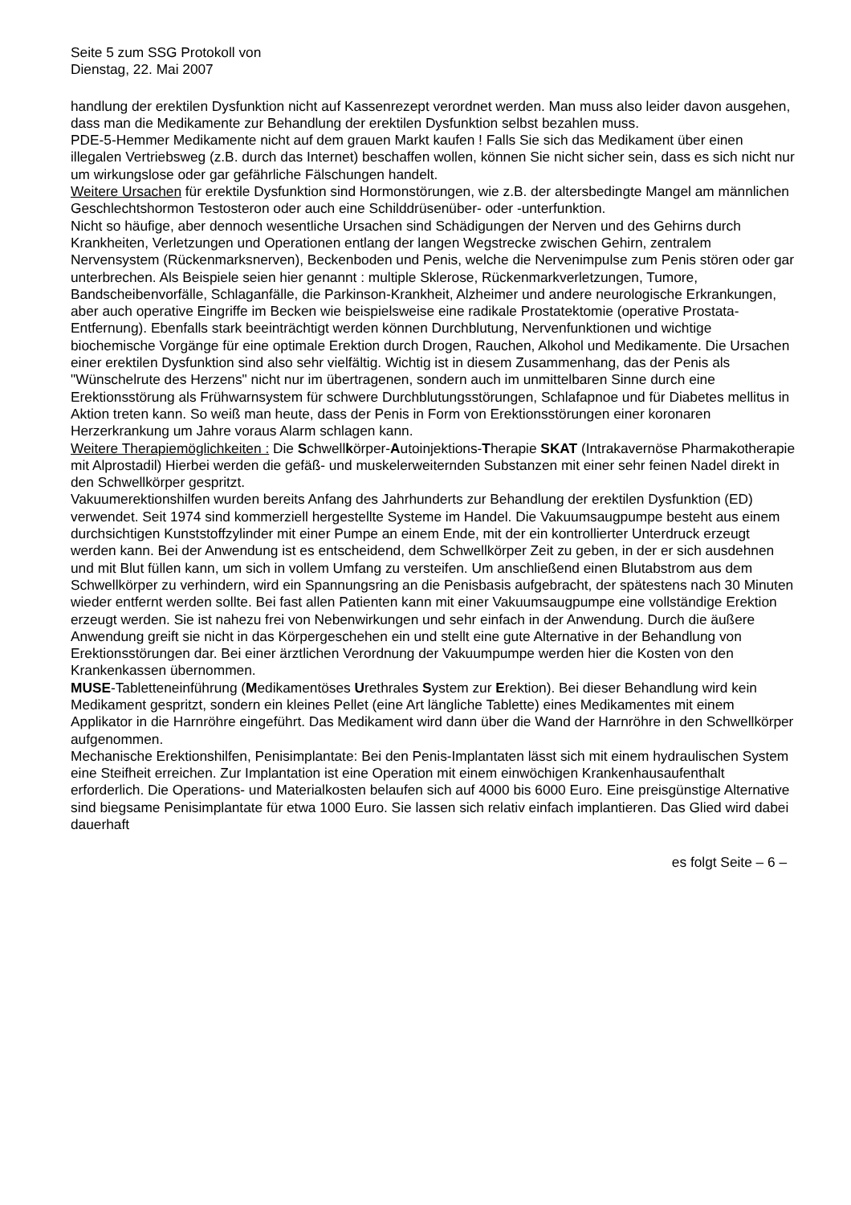Seite 5 zum SSG Protokoll von
Dienstag, 22. Mai 2007
handlung der erektilen Dysfunktion nicht auf Kassenrezept verordnet werden. Man muss also leider davon ausgehen, dass man die Medikamente zur Behandlung der erektilen Dysfunktion selbst bezahlen muss.
PDE-5-Hemmer Medikamente nicht auf dem grauen Markt kaufen ! Falls Sie sich das Medikament über einen illegalen Vertriebsweg (z.B. durch das Internet) beschaffen wollen, können Sie nicht sicher sein, dass es sich nicht nur um wirkungslose oder gar gefährliche Fälschungen handelt.
Weitere Ursachen für erektile Dysfunktion sind Hormonstörungen, wie z.B. der altersbedingte Mangel am männlichen Geschlechtshormon Testosteron oder auch eine Schilddrüsenüber- oder -unterfunktion.
Nicht so häufige, aber dennoch wesentliche Ursachen sind Schädigungen der Nerven und des Gehirns durch Krankheiten, Verletzungen und Operationen entlang der langen Wegstrecke zwischen Gehirn, zentralem Nervensystem (Rückenmarksnerven), Beckenboden und Penis, welche die Nervenimpulse zum Penis stören oder gar unterbrechen. Als Beispiele seien hier genannt : multiple Sklerose, Rückenmarkverletzungen, Tumore, Bandscheibenvorfälle, Schlaganfälle, die Parkinson-Krankheit, Alzheimer und andere neurologische Erkrankungen, aber auch operative Eingriffe im Becken wie beispielsweise eine radikale Prostatektomie (operative Prostata-Entfernung). Ebenfalls stark beeinträchtigt werden können Durchblutung, Nervenfunktionen und wichtige biochemische Vorgänge für eine optimale Erektion durch Drogen, Rauchen, Alkohol und Medikamente. Die Ursachen einer erektilen Dysfunktion sind also sehr vielfältig. Wichtig ist in diesem Zusammenhang, das der Penis als "Wünschelrute des Herzens" nicht nur im übertragenen, sondern auch im unmittelbaren Sinne durch eine Erektionsstörung als Frühwarnsystem für schwere Durchblutungsstörungen, Schlafapnoe und für Diabetes mellitus in Aktion treten kann. So weiß man heute, dass der Penis in Form von Erektionsstörungen einer koronaren Herzerkrankung um Jahre voraus Alarm schlagen kann.
Weitere Therapiemöglichkeiten : Die Schwellkörper-Autoinjektions-Therapie SKAT (Intrakavernöse Pharmakotherapie mit Alprostadil) Hierbei werden die gefäß- und muskelerweiternden Substanzen mit einer sehr feinen Nadel direkt in den Schwellkörper gespritzt.
Vakuumerektionshilfen wurden bereits Anfang des Jahrhunderts zur Behandlung der erektilen Dysfunktion (ED) verwendet. Seit 1974 sind kommerziell hergestellte Systeme im Handel. Die Vakuumsaugpumpe besteht aus einem durchsichtigen Kunststoffzylinder mit einer Pumpe an einem Ende, mit der ein kontrollierter Unterdruck erzeugt werden kann. Bei der Anwendung ist es entscheidend, dem Schwellkörper Zeit zu geben, in der er sich ausdehnen und mit Blut füllen kann, um sich in vollem Umfang zu versteifen. Um anschließend einen Blutabstrom aus dem Schwellkörper zu verhindern, wird ein Spannungsring an die Penisbasis aufgebracht, der spätestens nach 30 Minuten wieder entfernt werden sollte. Bei fast allen Patienten kann mit einer Vakuumsaugpumpe eine vollständige Erektion erzeugt werden. Sie ist nahezu frei von Nebenwirkungen und sehr einfach in der Anwendung. Durch die äußere Anwendung greift sie nicht in das Körpergeschehen ein und stellt eine gute Alternative in der Behandlung von Erektionsstörungen dar. Bei einer ärztlichen Verordnung der Vakuumpumpe werden hier die Kosten von den Krankenkassen übernommen.
MUSE-Tabletteneinführung (Medikamentöses Urethrales System zur Erektion). Bei dieser Behandlung wird kein Medikament gespritzt, sondern ein kleines Pellet (eine Art längliche Tablette) eines Medikamentes mit einem Applikator in die Harnröhre eingeführt. Das Medikament wird dann über die Wand der Harnröhre in den Schwellkörper aufgenommen.
Mechanische Erektionshilfen, Penisimplantate: Bei den Penis-Implantaten lässt sich mit einem hydraulischen System eine Steifheit erreichen. Zur Implantation ist eine Operation mit einem einwöchigen Krankenhausaufenthalt erforderlich. Die Operations- und Materialkosten belaufen sich auf 4000 bis 6000 Euro. Eine preisgünstige Alternative sind biegsame Penisimplantate für etwa 1000 Euro. Sie lassen sich relativ einfach implantieren. Das Glied wird dabei dauerhaft
es folgt Seite – 6 –